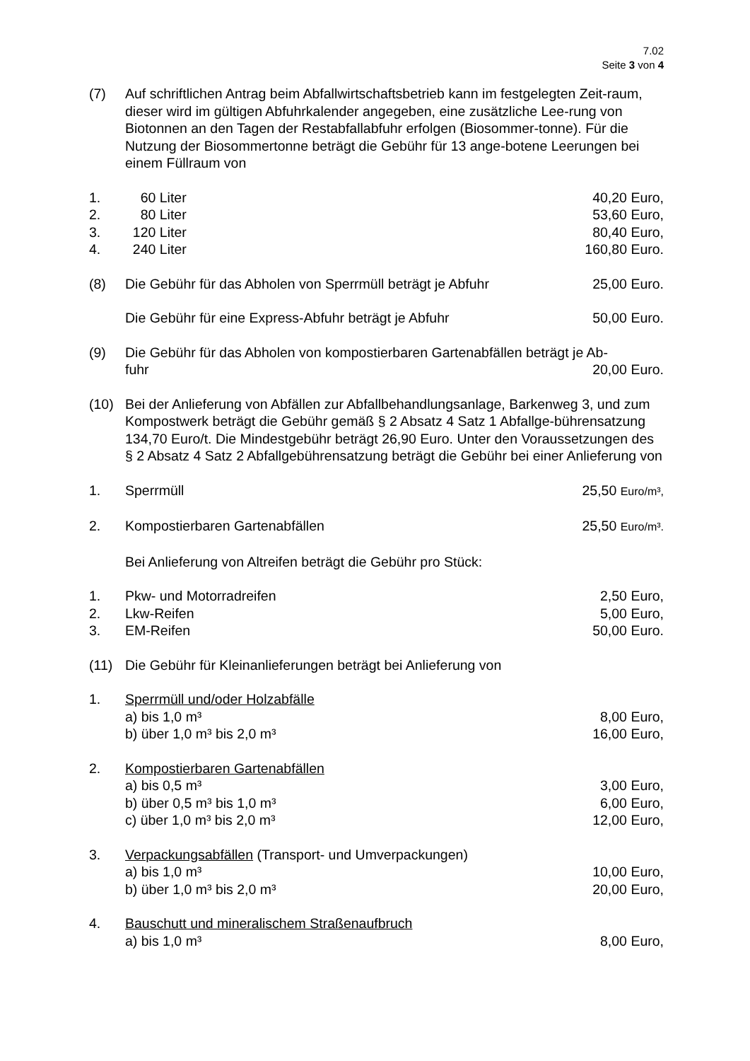7.02
Seite 3 von 4
(7) Auf schriftlichen Antrag beim Abfallwirtschaftsbetrieb kann im festgelegten Zeit-raum, dieser wird im gültigen Abfuhrkalender angegeben, eine zusätzliche Lee-rung von Biotonnen an den Tagen der Restabfallabfuhr erfolgen (Biosommer-tonne). Für die Nutzung der Biosommertonne beträgt die Gebühr für 13 ange-botene Leerungen bei einem Füllraum von
1. 60 Liter 40,20 Euro,
2. 80 Liter 53,60 Euro,
3. 120 Liter 80,40 Euro,
4. 240 Liter 160,80 Euro.
(8) Die Gebühr für das Abholen von Sperrmüll beträgt je Abfuhr
25,00 Euro.
Die Gebühr für eine Express-Abfuhr beträgt je Abfuhr
50,00 Euro.
(9) Die Gebühr für das Abholen von kompostierbaren Gartenabfällen beträgt je Ab-
fuhr 20,00 Euro.
(10) Bei der Anlieferung von Abfällen zur Abfallbehandlungsanlage, Barkenweg 3, und zum Kompostwerk beträgt die Gebühr gemäß § 2 Absatz 4 Satz 1 Abfallge-bührensatzung 134,70 Euro/t. Die Mindestgebühr beträgt 26,90 Euro. Unter den Voraussetzungen des § 2 Absatz 4 Satz 2 Abfallgebührensatzung beträgt die Gebühr bei einer Anlieferung von
1. Sperrmüll 25,50 Euro/m³,
2. Kompostierbaren Gartenabfällen 25,50 Euro/m³.
Bei Anlieferung von Altreifen beträgt die Gebühr pro Stück:
1. Pkw- und Motorradreifen 2,50 Euro,
2. Lkw-Reifen 5,00 Euro,
3. EM-Reifen 50,00 Euro.
(11) Die Gebühr für Kleinanlieferungen beträgt bei Anlieferung von
1. Sperrmüll und/oder Holzabfälle
a) bis 1,0 m³ 8,00 Euro,
b) über 1,0 m³ bis 2,0 m³ 16,00 Euro,
2. Kompostierbaren Gartenabfällen
a) bis 0,5 m³ 3,00 Euro,
b) über 0,5 m³ bis 1,0 m³ 6,00 Euro,
c) über 1,0 m³ bis 2,0 m³ 12,00 Euro,
3. Verpackungsabfällen (Transport- und Umverpackungen)
a) bis 1,0 m³ 10,00 Euro,
b) über 1,0 m³ bis 2,0 m³ 20,00 Euro,
4. Bauschutt und mineralischem Straßenaufbruch
a) bis 1,0 m³ 8,00 Euro,